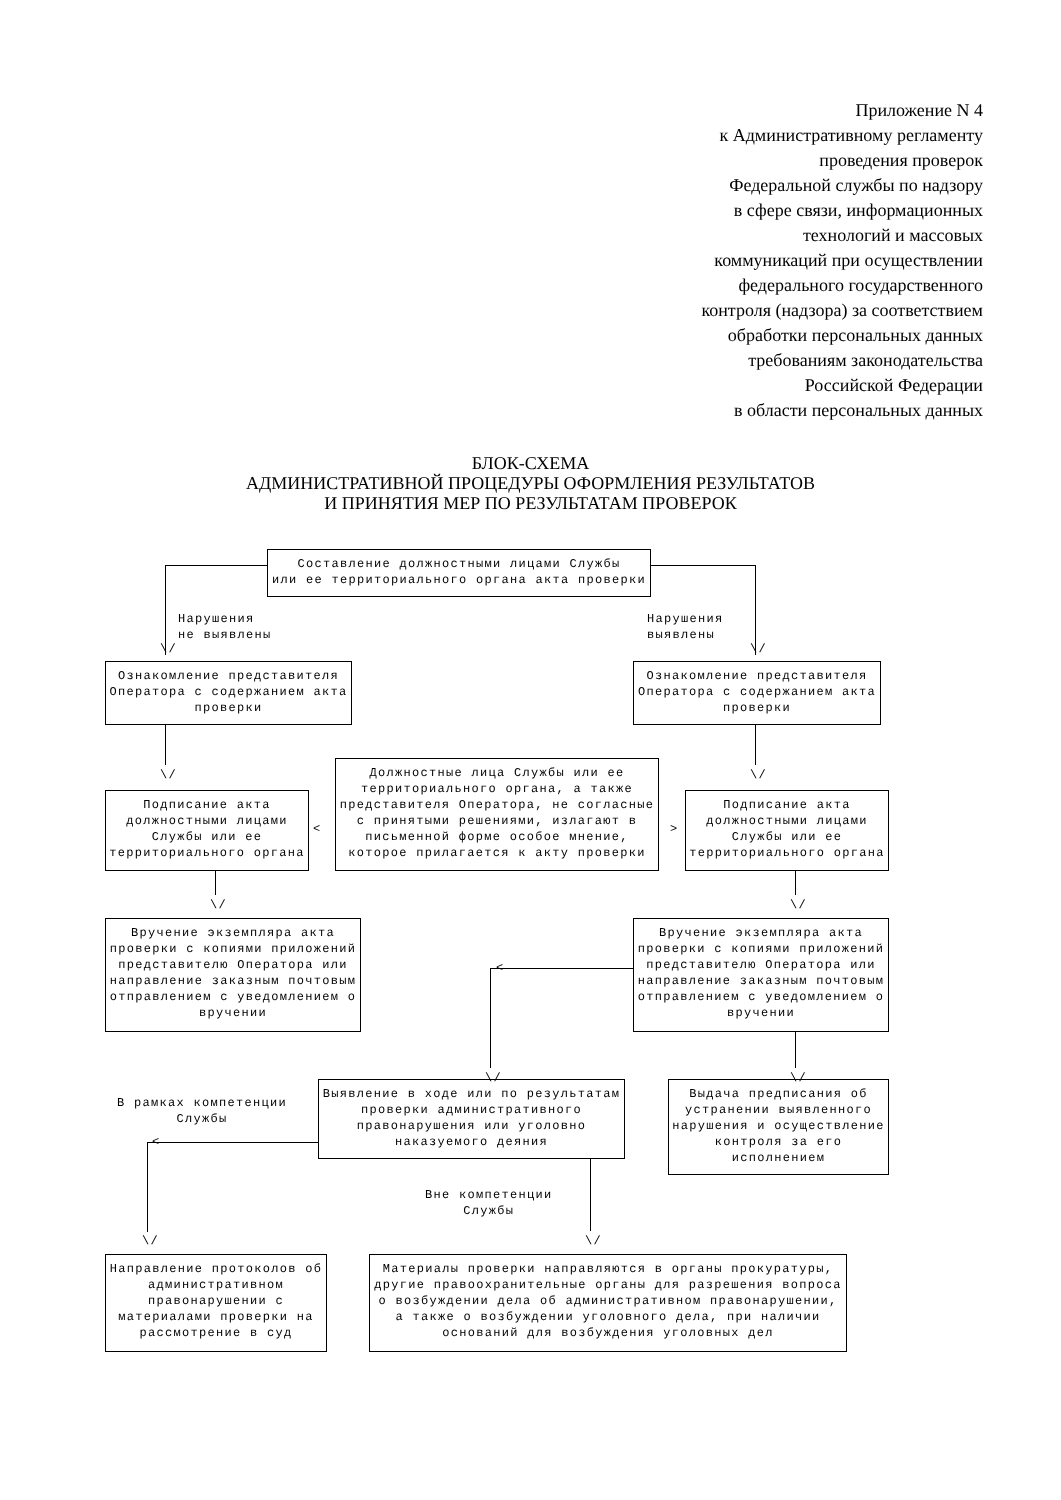Приложение N 4
к Административному регламенту
проведения проверок
Федеральной службы по надзору
в сфере связи, информационных
технологий и массовых
коммуникаций при осуществлении
федерального государственного
контроля (надзора) за соответствием
обработки персональных данных
требованиям законодательства
Российской Федерации
в области персональных данных
БЛОК-СХЕМА
АДМИНИСТРАТИВНОЙ ПРОЦЕДУРЫ ОФОРМЛЕНИЯ РЕЗУЛЬТАТОВ
И ПРИНЯТИЯ МЕР ПО РЕЗУЛЬТАТАМ ПРОВЕРОК
Составление должностными лицами Службы
или ее территориального органа акта проверки
Нарушения
не выявлены
Нарушения
выявлены
\/ \/
Ознакомление представителя Оператора с содержанием акта проверки
Ознакомление представителя Оператора с содержанием акта проверки
\/ \/
Подписание акта должностными лицами Службы или ее территориального органа
<
Должностные лица Службы или ее территориального органа, а также представителя Оператора, не согласные с принятыми решениями, излагают в письменной форме особое мнение, которое прилагается к акту проверки
>
Подписание акта должностными лицами Службы или ее территориального органа
\/ \/
Вручение экземпляра акта проверки с копиями приложений представителю Оператора или направление заказным почтовым отправлением с уведомлением о вручении
Вручение экземпляра акта проверки с копиями приложений представителю Оператора или направление заказным почтовым отправлением с уведомлением о вручении
<
\/ \/
В рамках компетенции
Службы
Выявление в ходе или по результатам проверки административного правонарушения или уголовно наказуемого деяния
Выдача предписания об устранении выявленного нарушения и осуществление контроля за его исполнением
<
Вне компетенции
Службы
\/ \/
Направление протоколов об административном правонарушении с материалами проверки на рассмотрение в суд
Материалы проверки направляются в органы прокуратуры, другие правоохранительные органы для разрешения вопроса о возбуждении дела об административном правонарушении, а также о возбуждении уголовного дела, при наличии оснований для возбуждения уголовных дел